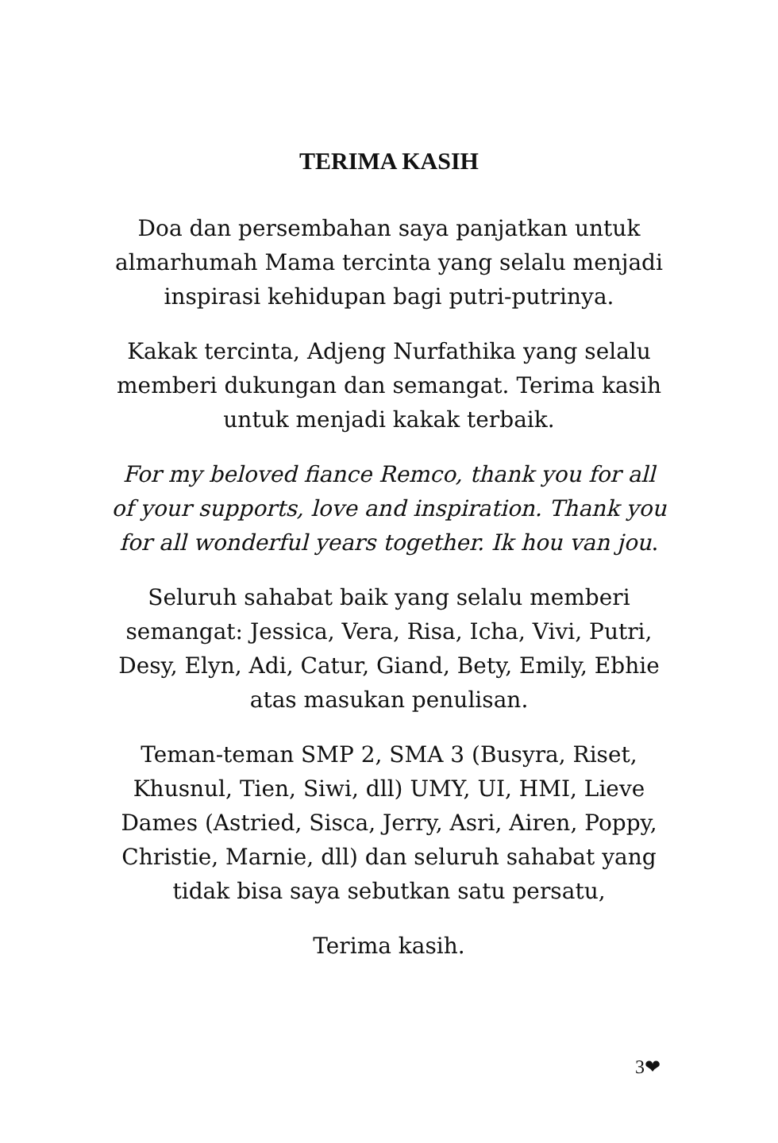TERIMA KASIH
Doa dan persembahan saya panjatkan untuk almarhumah Mama tercinta yang selalu menjadi inspirasi kehidupan bagi putri-putrinya.
Kakak tercinta, Adjeng Nurfathika yang selalu memberi dukungan dan semangat. Terima kasih untuk menjadi kakak terbaik.
For my beloved fiance Remco, thank you for all of your supports, love and inspiration. Thank you for all wonderful years together. Ik hou van jou.
Seluruh sahabat baik yang selalu memberi semangat: Jessica, Vera, Risa, Icha, Vivi, Putri, Desy, Elyn, Adi, Catur, Giand, Bety, Emily, Ebhie atas masukan penulisan.
Teman-teman SMP 2, SMA 3 (Busyra, Riset, Khusnul, Tien, Siwi, dll) UMY, UI, HMI, Lieve Dames (Astried, Sisca, Jerry, Asri, Airen, Poppy, Christie, Marnie, dll) dan seluruh sahabat yang tidak bisa saya sebutkan satu persatu,
Terima kasih.
3❤